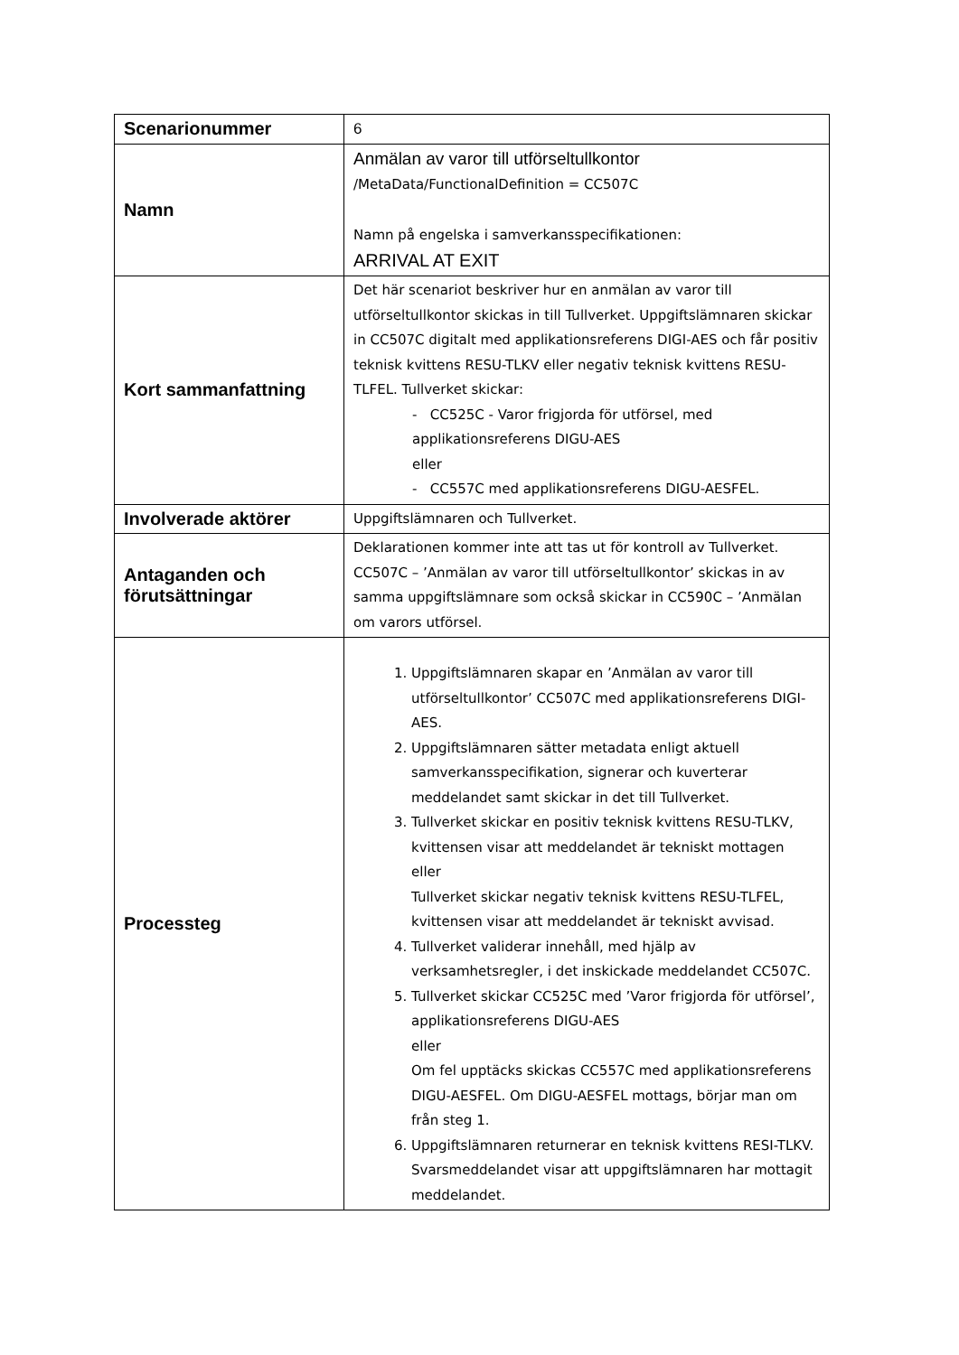| Scenarionummer | 6 |
| Namn | Anmälan av varor till utförseltullkontor /MetaData/FunctionalDefinition = CC507C Namn på engelska i samverkansspecifikationen: ARRIVAL AT EXIT |
| Kort sammanfattning | Det här scenariot beskriver hur en anmälan av varor till utförseltullkontor skickas in till Tullverket. Uppgiftslämnaren skickar in CC507C digitalt med applikationsreferens DIGI-AES och får positiv teknisk kvittens RESU-TLKV eller negativ teknisk kvittens RESU-TLFEL. Tullverket skickar: - CC525C - Varor frigjorda för utförsel, med applikationsreferens DIGU-AES eller - CC557C med applikationsreferens DIGU-AESFEL. |
| Involverade aktörer | Uppgiftslämnaren och Tullverket. |
| Antaganden och förutsättningar | Deklarationen kommer inte att tas ut för kontroll av Tullverket. CC507C – ’Anmälan av varor till utförseltullkontor’ skickas in av samma uppgiftslämnare som också skickar in CC590C – ’Anmälan om varors utförsel. |
| Processteg | 1. Uppgiftslämnaren skapar en ’Anmälan av varor till utförseltullkontor’ CC507C med applikationsreferens DIGI-AES. 2. Uppgiftslämnaren sätter metadata enligt aktuell samverkansspecifikation, signerar och kuverterar meddelandet samt skickar in det till Tullverket. 3. Tullverket skickar en positiv teknisk kvittens RESU-TLKV, kvittensen visar att meddelandet är tekniskt mottagen eller Tullverket skickar negativ teknisk kvittens RESU-TLFEL, kvittensen visar att meddelandet är tekniskt avvisad. 4. Tullverket validerar innehåll, med hjälp av verksamhetsregler, i det inskickade meddelandet CC507C. 5. Tullverket skickar CC525C med ’Varor frigjorda för utförsel’, applikationsreferens DIGU-AES eller Om fel upptäcks skickas CC557C med applikationsreferens DIGU-AESFEL. Om DIGU-AESFEL mottags, börjar man om från steg 1. 6. Uppgiftslämnaren returnerar en teknisk kvittens RESI-TLKV. Svarsmeddelandet visar att uppgiftslämnaren har mottagit meddelandet. |